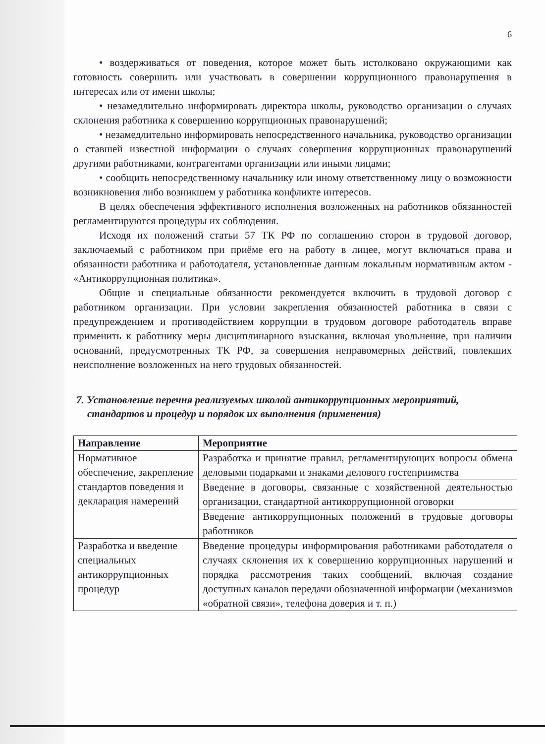6
• воздерживаться от поведения, которое может быть истолковано окружающими как готовность совершить или участвовать в совершении коррупционного правонарушения в интересах или от имени школы;
• незамедлительно информировать директора школы, руководство организации о случаях склонения работника к совершению коррупционных правонарушений;
• незамедлительно информировать непосредственного начальника, руководство организации о ставшей известной информации о случаях совершения коррупционных правонарушений другими работниками, контрагентами организации или иными лицами;
• сообщить непосредственному начальнику или иному ответственному лицу о возможности возникновения либо возникшем у работника конфликте интересов.
В целях обеспечения эффективного исполнения возложенных на работников обязанностей регламентируются процедуры их соблюдения.
Исходя их положений статьи 57 ТК РФ по соглашению сторон в трудовой договор, заключаемый с работником при приёме его на работу в лицее, могут включаться права и обязанности работника и работодателя, установленные данным локальным нормативным актом - «Антикоррупционная политика».
Общие и специальные обязанности рекомендуется включить в трудовой договор с работником организации. При условии закрепления обязанностей работника в связи с предупреждением и противодействием коррупции в трудовом договоре работодатель вправе применить к работнику меры дисциплинарного взыскания, включая увольнение, при наличии оснований, предусмотренных ТК РФ, за совершения неправомерных действий, повлекших неисполнение возложенных на него трудовых обязанностей.
7. Установление перечня реализуемых школой антикоррупционных мероприятий, стандартов и процедур и порядок их выполнения (применения)
| Направление | Мероприятие |
| --- | --- |
| Нормативное обеспечение, закрепление стандартов поведения и декларация намерений | Разработка и принятие правил, регламентирующих вопросы обмена деловыми подарками и знаками делового гостеприимства |
| | Введение в договоры, связанные с хозяйственной деятельностью организации, стандартной антикоррупционной оговорки |
| | Введение антикоррупционных положений в трудовые договоры работников |
| Разработка и введение специальных антикоррупционных процедур | Введение процедуры информирования работниками работодателя о случаях склонения их к совершению коррупционных нарушений и порядка рассмотрения таких сообщений, включая создание доступных каналов передачи обозначенной информации (механизмов «обратной связи», телефона доверия и т. п.) |